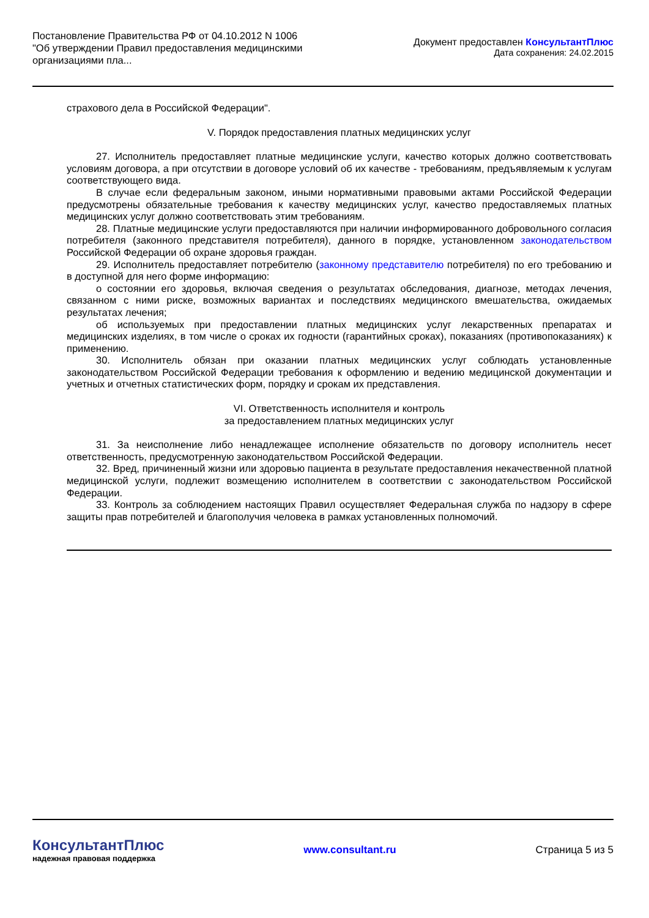Постановление Правительства РФ от 04.10.2012 N 1006
"Об утверждении Правил предоставления медицинскими
организациями пла...
Документ предоставлен КонсультантПлюс
Дата сохранения: 24.02.2015
страхового дела в Российской Федерации".
V. Порядок предоставления платных медицинских услуг
27. Исполнитель предоставляет платные медицинские услуги, качество которых должно соответствовать условиям договора, а при отсутствии в договоре условий об их качестве - требованиям, предъявляемым к услугам соответствующего вида.
В случае если федеральным законом, иными нормативными правовыми актами Российской Федерации предусмотрены обязательные требования к качеству медицинских услуг, качество предоставляемых платных медицинских услуг должно соответствовать этим требованиям.
28. Платные медицинские услуги предоставляются при наличии информированного добровольного согласия потребителя (законного представителя потребителя), данного в порядке, установленном законодательством Российской Федерации об охране здоровья граждан.
29. Исполнитель предоставляет потребителю (законному представителю потребителя) по его требованию и в доступной для него форме информацию:
о состоянии его здоровья, включая сведения о результатах обследования, диагнозе, методах лечения, связанном с ними риске, возможных вариантах и последствиях медицинского вмешательства, ожидаемых результатах лечения;
об используемых при предоставлении платных медицинских услуг лекарственных препаратах и медицинских изделиях, в том числе о сроках их годности (гарантийных сроках), показаниях (противопоказаниях) к применению.
30. Исполнитель обязан при оказании платных медицинских услуг соблюдать установленные законодательством Российской Федерации требования к оформлению и ведению медицинской документации и учетных и отчетных статистических форм, порядку и срокам их представления.
VI. Ответственность исполнителя и контроль
за предоставлением платных медицинских услуг
31. За неисполнение либо ненадлежащее исполнение обязательств по договору исполнитель несет ответственность, предусмотренную законодательством Российской Федерации.
32. Вред, причиненный жизни или здоровью пациента в результате предоставления некачественной платной медицинской услуги, подлежит возмещению исполнителем в соответствии с законодательством Российской Федерации.
33. Контроль за соблюдением настоящих Правил осуществляет Федеральная служба по надзору в сфере защиты прав потребителей и благополучия человека в рамках установленных полномочий.
КонсультантПлюс
надежная правовая поддержка
www.consultant.ru Страница 5 из 5